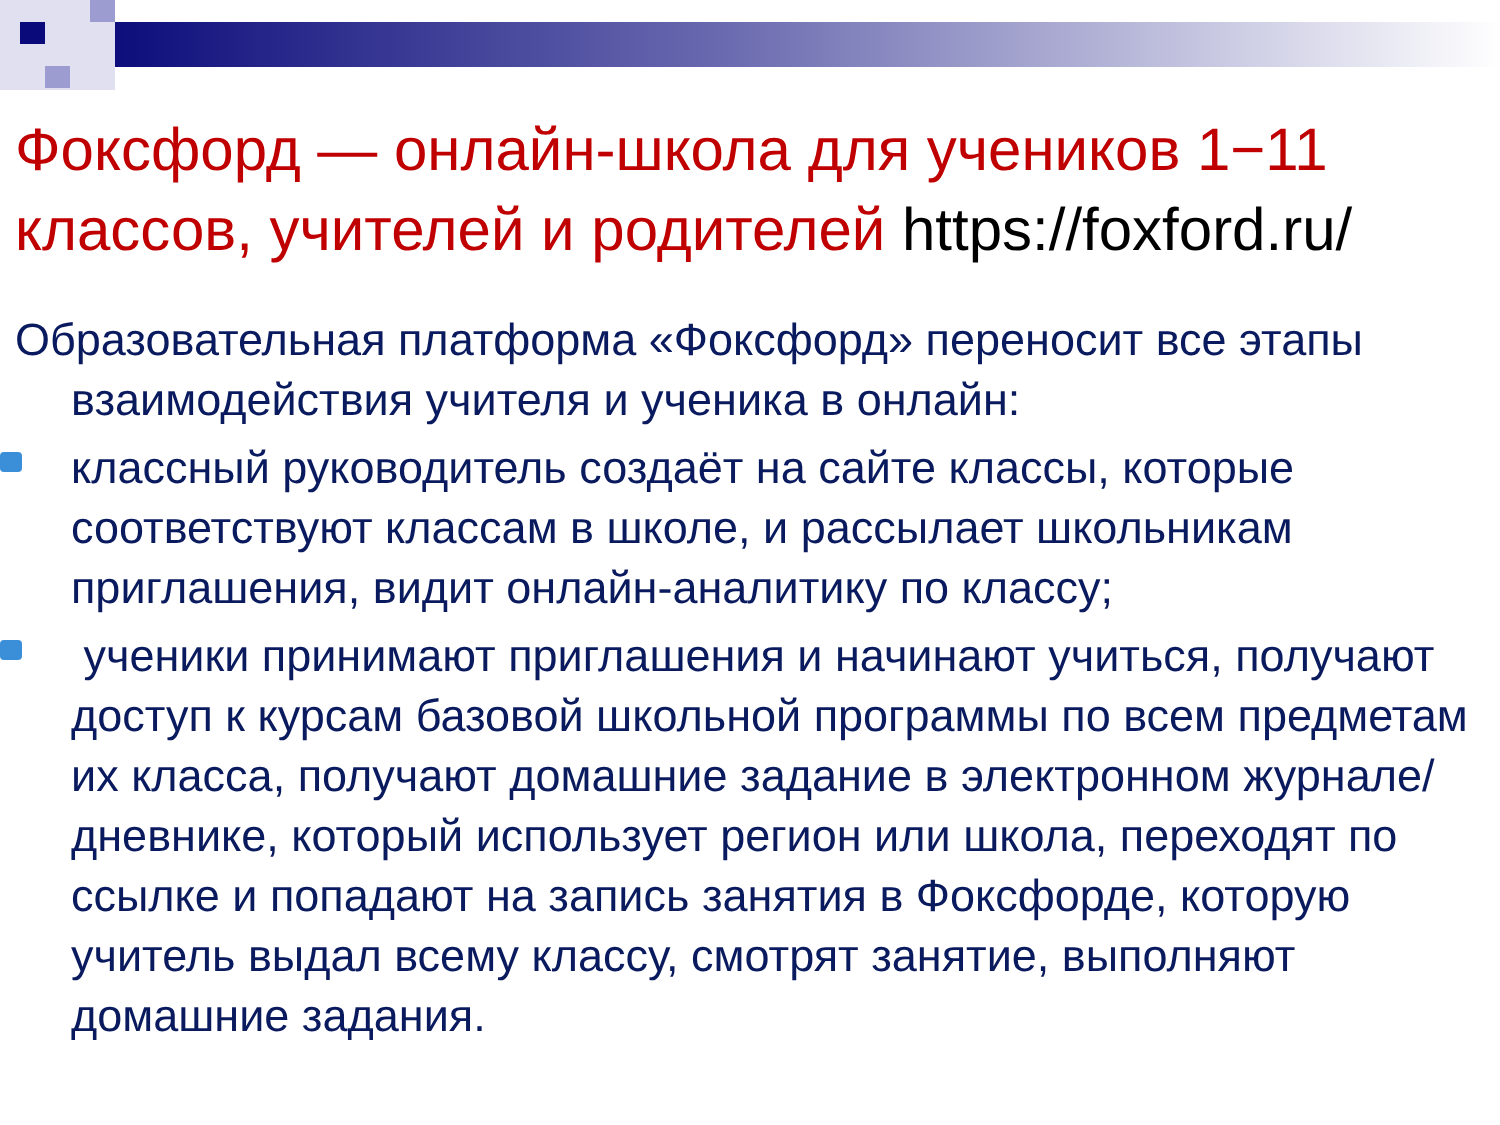Фоксфорд — онлайн-школа для учеников 1−11 классов, учителей и родителей https://foxford.ru/
Образовательная платформа «Фоксфорд» переносит все этапы взаимодействия учителя и ученика в онлайн:
классный руководитель создаёт на сайте классы, которые соответствуют классам в школе, и рассылает школьникам приглашения, видит онлайн-аналитику по классу;
ученики принимают приглашения и начинают учиться, получают доступ к курсам базовой школьной программы по всем предметам их класса, получают домашние задание в электронном журнале/дневнике, который использует регион или школа, переходят по ссылке и попадают на запись занятия в Фоксфорде, которую учитель выдал всему классу, смотрят занятие, выполняют домашние задания.